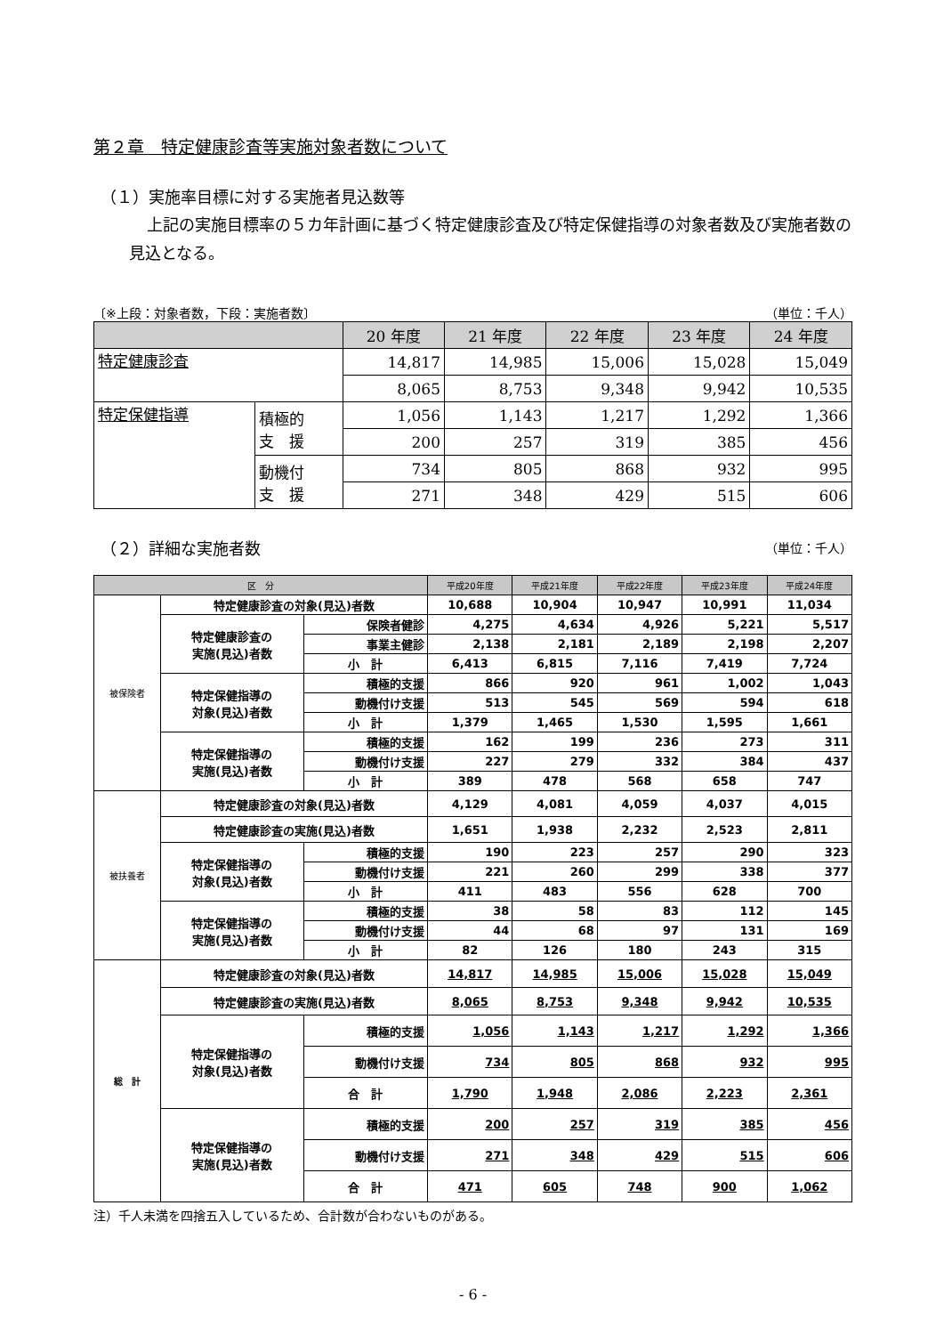第２章　特定健康診査等実施対象者数について
（１）実施率目標に対する実施者見込数等
上記の実施目標率の５カ年計画に基づく特定健康診査及び特定保健指導の対象者数及び実施者数の見込となる。
〔※上段：対象者数，下段：実施者数〕 （単位：千人）
| | | 20 年度 | 21 年度 | 22 年度 | 23 年度 | 24 年度 |
| 特定健康診査 | | 14,817 | 14,985 | 15,006 | 15,028 | 15,049 |
| | | 8,065 | 8,753 | 9,348 | 9,942 | 10,535 |
| 特定保健指導 | 積極的 支 援 | 1,056 | 1,143 | 1,217 | 1,292 | 1,366 |
| | | 200 | 257 | 319 | 385 | 456 |
| | 動機付 支 援 | 734 | 805 | 868 | 932 | 995 |
| | | 271 | 348 | 429 | 515 | 606 |
（２）詳細な実施者数
（単位：千人）
| 区 分 | | | 平成20年度 | 平成21年度 | 平成22年度 | 平成23年度 | 平成24年度 |
| 被保険者 | 特定健康診査の対象(見込)者数 | | 10,688 | 10,904 | 10,947 | 10,991 | 11,034 |
| | 特定健康診査の 実施(見込)者数 | 保険者健診 | 4,275 | 4,634 | 4,926 | 5,221 | 5,517 |
| | | 事業主健診 | 2,138 | 2,181 | 2,189 | 2,198 | 2,207 |
| | | 小 計 | 6,413 | 6,815 | 7,116 | 7,419 | 7,724 |
| | 特定保健指導の 対象(見込)者数 | 積極的支援 | 866 | 920 | 961 | 1,002 | 1,043 |
| | | 動機付け支援 | 513 | 545 | 569 | 594 | 618 |
| | | 小 計 | 1,379 | 1,465 | 1,530 | 1,595 | 1,661 |
| | 特定保健指導の 実施(見込)者数 | 積極的支援 | 162 | 199 | 236 | 273 | 311 |
| | | 動機付け支援 | 227 | 279 | 332 | 384 | 437 |
| | | 小 計 | 389 | 478 | 568 | 658 | 747 |
| 被扶養者 | 特定健康診査の対象(見込)者数 | | 4,129 | 4,081 | 4,059 | 4,037 | 4,015 |
| | 特定健康診査の実施(見込)者数 | | 1,651 | 1,938 | 2,232 | 2,523 | 2,811 |
| | 特定保健指導の 対象(見込)者数 | 積極的支援 | 190 | 223 | 257 | 290 | 323 |
| | | 動機付け支援 | 221 | 260 | 299 | 338 | 377 |
| | | 小 計 | 411 | 483 | 556 | 628 | 700 |
| | 特定保健指導の 実施(見込)者数 | 積極的支援 | 38 | 58 | 83 | 112 | 145 |
| | | 動機付け支援 | 44 | 68 | 97 | 131 | 169 |
| | | 小 計 | 82 | 126 | 180 | 243 | 315 |
| 総 計 | 特定健康診査の対象(見込)者数 | | 14,817 | 14,985 | 15,006 | 15,028 | 15,049 |
| | 特定健康診査の実施(見込)者数 | | 8,065 | 8,753 | 9,348 | 9,942 | 10,535 |
| | 特定保健指導の 対象(見込)者数 | 積極的支援 | 1,056 | 1,143 | 1,217 | 1,292 | 1,366 |
| | | 動機付け支援 | 734 | 805 | 868 | 932 | 995 |
| | | 合 計 | 1,790 | 1,948 | 2,086 | 2,223 | 2,361 |
| | 特定保健指導の 実施(見込)者数 | 積極的支援 | 200 | 257 | 319 | 385 | 456 |
| | | 動機付け支援 | 271 | 348 | 429 | 515 | 606 |
| | | 合 計 | 471 | 605 | 748 | 900 | 1,062 |
注）千人未満を四捨五入しているため、合計数が合わないものがある。
- 6 -